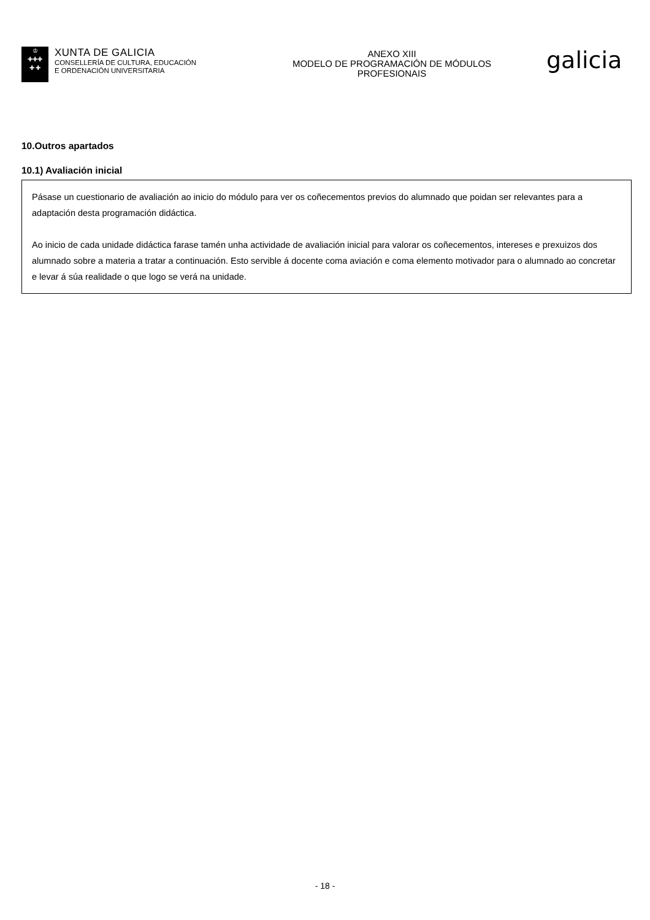♔
✚✚✚
✚ ✚
XUNTA DE GALICIA
CONSELLERÍA DE CULTURA, EDUCACIÓN
E ORDENACIÓN UNIVERSITARIA
ANEXO XIII
MODELO DE PROGRAMACIÓN DE MÓDULOS
PROFESIONAIS
galicia
10.Outros apartados
10.1) Avaliación inicial
Pásase un cuestionario de avaliación ao inicio do módulo para ver os coñecementos previos do alumnado que poidan ser relevantes para a adaptación desta programación didáctica.
Ao inicio de cada unidade didáctica farase tamén unha actividade de avaliación inicial para valorar os coñecementos, intereses e prexuizos dos alumnado sobre a materia a tratar a continuación. Esto servible á docente coma aviación e coma elemento motivador para o alumnado ao concretar e levar á súa realidade o que logo se verá na unidade.
- 18 -